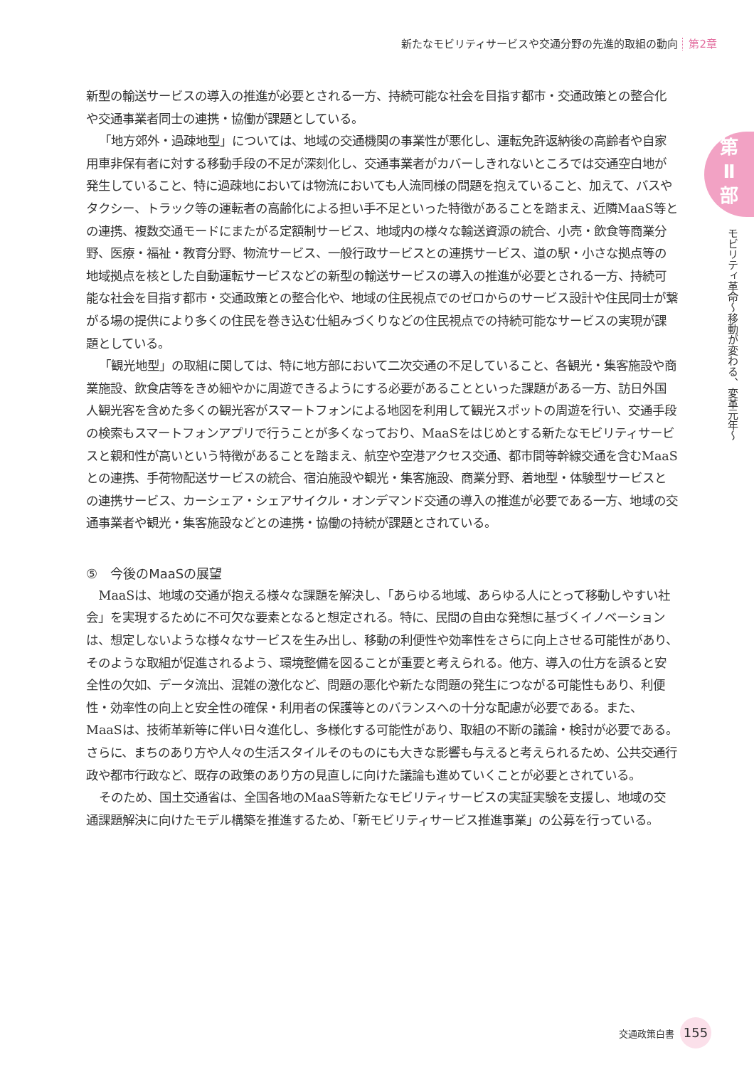新たなモビリティサービスや交通分野の先進的取組の動向 第2章
第
Ⅱ
部
モビリティ革命～移動が変わる、変革元年～
新型の輸送サービスの導入の推進が必要とされる一方、持続可能な社会を目指す都市・交通政策との整合化や交通事業者同士の連携・協働が課題としている。
「地方郊外・過疎地型」については、地域の交通機関の事業性が悪化し、運転免許返納後の高齢者や自家用車非保有者に対する移動手段の不足が深刻化し、交通事業者がカバーしきれないところでは交通空白地が発生していること、特に過疎地においては物流においても人流同様の問題を抱えていること、加えて、バスやタクシー、トラック等の運転者の高齢化による担い手不足といった特徴があることを踏まえ、近隣MaaS等との連携、複数交通モードにまたがる定額制サービス、地域内の様々な輸送資源の統合、小売・飲食等商業分野、医療・福祉・教育分野、物流サービス、一般行政サービスとの連携サービス、道の駅・小さな拠点等の地域拠点を核とした自動運転サービスなどの新型の輸送サービスの導入の推進が必要とされる一方、持続可能な社会を目指す都市・交通政策との整合化や、地域の住民視点でのゼロからのサービス設計や住民同士が繋がる場の提供により多くの住民を巻き込む仕組みづくりなどの住民視点での持続可能なサービスの実現が課題としている。
「観光地型」の取組に関しては、特に地方部において二次交通の不足していること、各観光・集客施設や商業施設、飲食店等をきめ細やかに周遊できるようにする必要があることといった課題がある一方、訪日外国人観光客を含めた多くの観光客がスマートフォンによる地図を利用して観光スポットの周遊を行い、交通手段の検索もスマートフォンアプリで行うことが多くなっており、MaaSをはじめとする新たなモビリティサービスと親和性が高いという特徴があることを踏まえ、航空や空港アクセス交通、都市間等幹線交通を含むMaaSとの連携、手荷物配送サービスの統合、宿泊施設や観光・集客施設、商業分野、着地型・体験型サービスとの連携サービス、カーシェア・シェアサイクル・オンデマンド交通の導入の推進が必要である一方、地域の交通事業者や観光・集客施設などとの連携・協働の持続が課題とされている。
⑤　今後のMaaSの展望
MaaSは、地域の交通が抱える様々な課題を解決し、「あらゆる地域、あらゆる人にとって移動しやすい社会」を実現するために不可欠な要素となると想定される。特に、民間の自由な発想に基づくイノベーションは、想定しないような様々なサービスを生み出し、移動の利便性や効率性をさらに向上させる可能性があり、そのような取組が促進されるよう、環境整備を図ることが重要と考えられる。他方、導入の仕方を誤ると安全性の欠如、データ流出、混雑の激化など、問題の悪化や新たな問題の発生につながる可能性もあり、利便性・効率性の向上と安全性の確保・利用者の保護等とのバランスへの十分な配慮が必要である。また、MaaSは、技術革新等に伴い日々進化し、多様化する可能性があり、取組の不断の議論・検討が必要である。さらに、まちのあり方や人々の生活スタイルそのものにも大きな影響も与えると考えられるため、公共交通行政や都市行政など、既存の政策のあり方の見直しに向けた議論も進めていくことが必要とされている。
そのため、国土交通省は、全国各地のMaaS等新たなモビリティサービスの実証実験を支援し、地域の交通課題解決に向けたモデル構築を推進するため、「新モビリティサービス推進事業」の公募を行っている。
交通政策白書 155